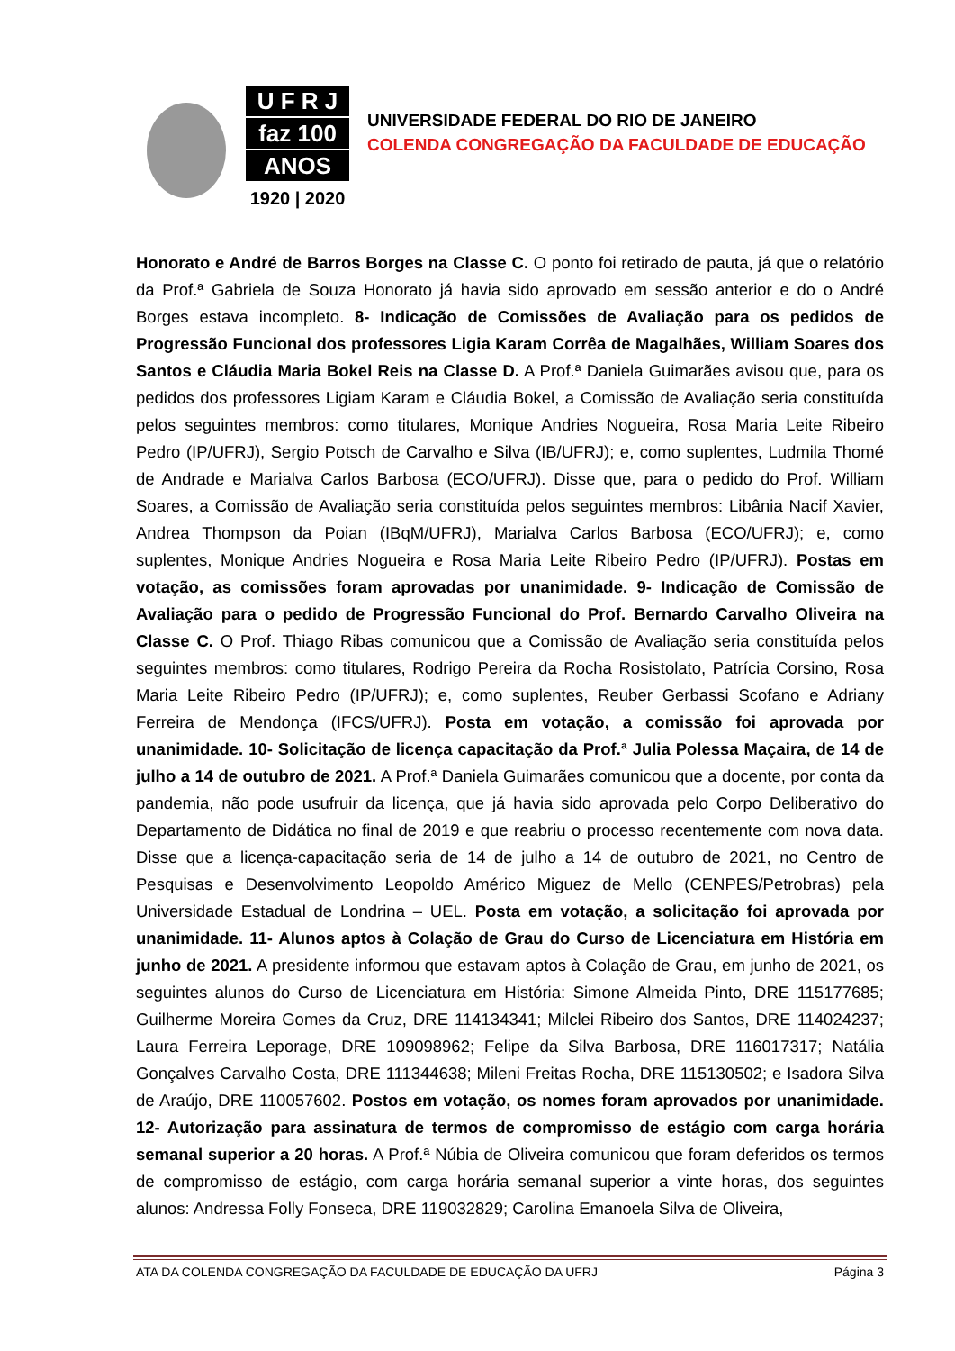U F R J
faz 100
ANOS
1920 | 2020
UNIVERSIDADE FEDERAL DO RIO DE JANEIRO
COLENDA CONGREGAÇÃO DA FACULDADE DE EDUCAÇÃO
Honorato e André de Barros Borges na Classe C. O ponto foi retirado de pauta, já que o relatório da Prof.ª Gabriela de Souza Honorato já havia sido aprovado em sessão anterior e do o André Borges estava incompleto. 8- Indicação de Comissões de Avaliação para os pedidos de Progressão Funcional dos professores Ligia Karam Corrêa de Magalhães, William Soares dos Santos e Cláudia Maria Bokel Reis na Classe D. A Prof.ª Daniela Guimarães avisou que, para os pedidos dos professores Ligiam Karam e Cláudia Bokel, a Comissão de Avaliação seria constituída pelos seguintes membros: como titulares, Monique Andries Nogueira, Rosa Maria Leite Ribeiro Pedro (IP/UFRJ), Sergio Potsch de Carvalho e Silva (IB/UFRJ); e, como suplentes, Ludmila Thomé de Andrade e Marialva Carlos Barbosa (ECO/UFRJ). Disse que, para o pedido do Prof. William Soares, a Comissão de Avaliação seria constituída pelos seguintes membros: Libânia Nacif Xavier, Andrea Thompson da Poian (IBqM/UFRJ), Marialva Carlos Barbosa (ECO/UFRJ); e, como suplentes, Monique Andries Nogueira e Rosa Maria Leite Ribeiro Pedro (IP/UFRJ). Postas em votação, as comissões foram aprovadas por unanimidade. 9- Indicação de Comissão de Avaliação para o pedido de Progressão Funcional do Prof. Bernardo Carvalho Oliveira na Classe C. O Prof. Thiago Ribas comunicou que a Comissão de Avaliação seria constituída pelos seguintes membros: como titulares, Rodrigo Pereira da Rocha Rosistolato, Patrícia Corsino, Rosa Maria Leite Ribeiro Pedro (IP/UFRJ); e, como suplentes, Reuber Gerbassi Scofano e Adriany Ferreira de Mendonça (IFCS/UFRJ). Posta em votação, a comissão foi aprovada por unanimidade. 10- Solicitação de licença capacitação da Prof.ª Julia Polessa Maçaira, de 14 de julho a 14 de outubro de 2021. A Prof.ª Daniela Guimarães comunicou que a docente, por conta da pandemia, não pode usufruir da licença, que já havia sido aprovada pelo Corpo Deliberativo do Departamento de Didática no final de 2019 e que reabriu o processo recentemente com nova data. Disse que a licença-capacitação seria de 14 de julho a 14 de outubro de 2021, no Centro de Pesquisas e Desenvolvimento Leopoldo Américo Miguez de Mello (CENPES/Petrobras) pela Universidade Estadual de Londrina – UEL. Posta em votação, a solicitação foi aprovada por unanimidade. 11- Alunos aptos à Colação de Grau do Curso de Licenciatura em História em junho de 2021. A presidente informou que estavam aptos à Colação de Grau, em junho de 2021, os seguintes alunos do Curso de Licenciatura em História: Simone Almeida Pinto, DRE 115177685; Guilherme Moreira Gomes da Cruz, DRE 114134341; Milclei Ribeiro dos Santos, DRE 114024237; Laura Ferreira Leporage, DRE 109098962; Felipe da Silva Barbosa, DRE 116017317; Natália Gonçalves Carvalho Costa, DRE 111344638; Mileni Freitas Rocha, DRE 115130502; e Isadora Silva de Araújo, DRE 110057602. Postos em votação, os nomes foram aprovados por unanimidade. 12- Autorização para assinatura de termos de compromisso de estágio com carga horária semanal superior a 20 horas. A Prof.ª Núbia de Oliveira comunicou que foram deferidos os termos de compromisso de estágio, com carga horária semanal superior a vinte horas, dos seguintes alunos: Andressa Folly Fonseca, DRE 119032829; Carolina Emanoela Silva de Oliveira,
ATA DA COLENDA CONGREGAÇÃO DA FACULDADE DE EDUCAÇÃO DA UFRJ Página 3